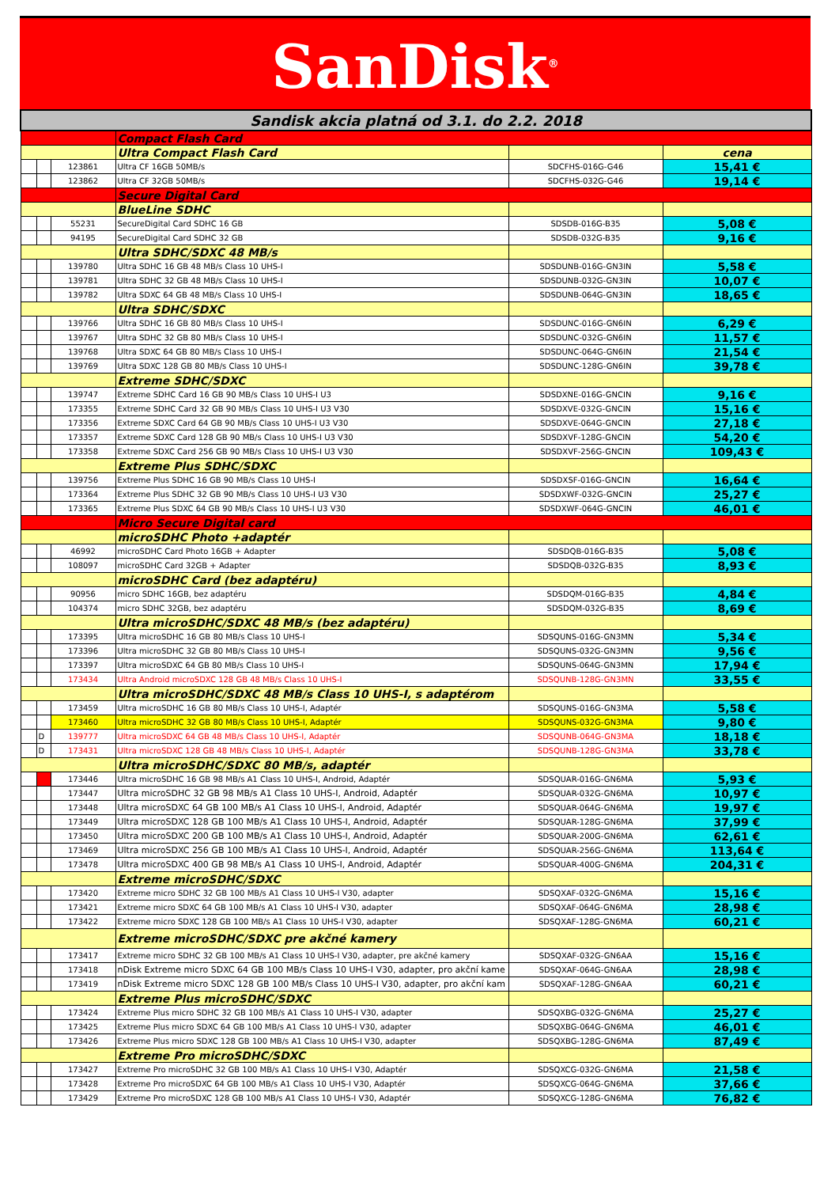SanDisk<sup>®</sup>
| Sandisk akcia platná od 3.1. do 2.2. 2018 | | | | | |
| | | | Compact Flash Card | | |
| | | | Ultra Compact Flash Card | | cena |
| | | 123861 | Ultra CF 16GB 50MB/s | SDCFHS-016G-G46 | 15,41 € |
| | | 123862 | Ultra CF 32GB 50MB/s | SDCFHS-032G-G46 | 19,14 € |
| | | | Secure Digital Card | | |
| | | | BlueLine SDHC | | |
| | | 55231 | SecureDigital Card SDHC 16 GB | SDSDB-016G-B35 | 5,08 € |
| | | 94195 | SecureDigital Card SDHC 32 GB | SDSDB-032G-B35 | 9,16 € |
| | | | Ultra SDHC/SDXC 48 MB/s | | |
| | | 139780 | Ultra SDHC 16 GB 48 MB/s Class 10 UHS-I | SDSDUNB-016G-GN3IN | 5,58 € |
| | | 139781 | Ultra SDHC 32 GB 48 MB/s Class 10 UHS-I | SDSDUNB-032G-GN3IN | 10,07 € |
| | | 139782 | Ultra SDXC 64 GB 48 MB/s Class 10 UHS-I | SDSDUNB-064G-GN3IN | 18,65 € |
| | | | Ultra SDHC/SDXC | | |
| | | 139766 | Ultra SDHC 16 GB 80 MB/s Class 10 UHS-I | SDSDUNC-016G-GN6IN | 6,29 € |
| | | 139767 | Ultra SDHC 32 GB 80 MB/s Class 10 UHS-I | SDSDUNC-032G-GN6IN | 11,57 € |
| | | 139768 | Ultra SDXC 64 GB 80 MB/s Class 10 UHS-I | SDSDUNC-064G-GN6IN | 21,54 € |
| | | 139769 | Ultra SDXC 128 GB 80 MB/s Class 10 UHS-I | SDSDUNC-128G-GN6IN | 39,78 € |
| | | | Extreme SDHC/SDXC | | |
| | | 139747 | Extreme SDHC Card 16 GB 90 MB/s Class 10 UHS-I U3 | SDSDXNE-016G-GNCIN | 9,16 € |
| | | 173355 | Extreme SDHC Card 32 GB 90 MB/s Class 10 UHS-I U3 V30 | SDSDXVE-032G-GNCIN | 15,16 € |
| | | 173356 | Extreme SDXC Card 64 GB 90 MB/s Class 10 UHS-I U3 V30 | SDSDXVE-064G-GNCIN | 27,18 € |
| | | 173357 | Extreme SDXC Card 128 GB 90 MB/s Class 10 UHS-I U3 V30 | SDSDXVF-128G-GNCIN | 54,20 € |
| | | 173358 | Extreme SDXC Card 256 GB 90 MB/s Class 10 UHS-I U3 V30 | SDSDXVF-256G-GNCIN | 109,43 € |
| | | | Extreme Plus SDHC/SDXC | | |
| | | 139756 | Extreme Plus SDHC 16 GB 90 MB/s Class 10 UHS-I | SDSDXSF-016G-GNCIN | 16,64 € |
| | | 173364 | Extreme Plus SDHC 32 GB 90 MB/s Class 10 UHS-I U3 V30 | SDSDXWF-032G-GNCIN | 25,27 € |
| | | 173365 | Extreme Plus SDXC 64 GB 90 MB/s Class 10 UHS-I U3 V30 | SDSDXWF-064G-GNCIN | 46,01 € |
| | | | Micro Secure Digital card | | |
| | | | microSDHC Photo +adaptér | | |
| | | 46992 | microSDHC Card Photo 16GB + Adapter | SDSDQB-016G-B35 | 5,08 € |
| | | 108097 | microSDHC Card 32GB + Adapter | SDSDQB-032G-B35 | 8,93 € |
| | | | microSDHC Card (bez adaptéru) | | |
| | | 90956 | micro SDHC 16GB, bez adaptéru | SDSDQM-016G-B35 | 4,84 € |
| | | 104374 | micro SDHC 32GB, bez adaptéru | SDSDQM-032G-B35 | 8,69 € |
| | | | Ultra microSDHC/SDXC 48 MB/s (bez adaptéru) | | |
| | | 173395 | Ultra microSDHC 16 GB 80 MB/s Class 10 UHS-I | SDSQUNS-016G-GN3MN | 5,34 € |
| | | 173396 | Ultra microSDHC 32 GB 80 MB/s Class 10 UHS-I | SDSQUNS-032G-GN3MN | 9,56 € |
| | | 173397 | Ultra microSDXC 64 GB 80 MB/s Class 10 UHS-I | SDSQUNS-064G-GN3MN | 17,94 € |
| | | 173434 | Ultra Android microSDXC 128 GB 48 MB/s Class 10 UHS-I | SDSQUNB-128G-GN3MN | 33,55 € |
| | | | Ultra microSDHC/SDXC 48 MB/s Class 10 UHS-I, s adaptérom | | |
| | | 173459 | Ultra microSDHC 16 GB 80 MB/s Class 10 UHS-I, Adaptér | SDSQUNS-016G-GN3MA | 5,58 € |
| | | 173460 | Ultra microSDHC 32 GB 80 MB/s Class 10 UHS-I, Adaptér | SDSQUNS-032G-GN3MA | 9,80 € |
| | D | 139777 | Ultra microSDXC 64 GB 48 MB/s Class 10 UHS-I, Adaptér | SDSQUNB-064G-GN3MA | 18,18 € |
| | D | 173431 | Ultra microSDXC 128 GB 48 MB/s Class 10 UHS-I, Adaptér | SDSQUNB-128G-GN3MA | 33,78 € |
| | | | Ultra microSDHC/SDXC 80 MB/s, adaptér | | |
| | | 173446 | Ultra microSDHC 16 GB 98 MB/s A1 Class 10 UHS-I, Android, Adaptér | SDSQUAR-016G-GN6MA | 5,93 € |
| | | 173447 | Ultra microSDHC 32 GB 98 MB/s A1 Class 10 UHS-I, Android, Adaptér | SDSQUAR-032G-GN6MA | 10,97 € |
| | | 173448 | Ultra microSDXC 64 GB 100 MB/s A1 Class 10 UHS-I, Android, Adaptér | SDSQUAR-064G-GN6MA | 19,97 € |
| | | 173449 | Ultra microSDXC 128 GB 100 MB/s A1 Class 10 UHS-I, Android, Adaptér | SDSQUAR-128G-GN6MA | 37,99 € |
| | | 173450 | Ultra microSDXC 200 GB 100 MB/s A1 Class 10 UHS-I, Android, Adaptér | SDSQUAR-200G-GN6MA | 62,61 € |
| | | 173469 | Ultra microSDXC 256 GB 100 MB/s A1 Class 10 UHS-I, Android, Adaptér | SDSQUAR-256G-GN6MA | 113,64 € |
| | | 173478 | Ultra microSDXC 400 GB 98 MB/s A1 Class 10 UHS-I, Android, Adaptér | SDSQUAR-400G-GN6MA | 204,31 € |
| | | | Extreme microSDHC/SDXC | | |
| | | 173420 | Extreme micro SDHC 32 GB 100 MB/s A1 Class 10 UHS-I V30, adapter | SDSQXAF-032G-GN6MA | 15,16 € |
| | | 173421 | Extreme micro SDXC 64 GB 100 MB/s A1 Class 10 UHS-I V30, adapter | SDSQXAF-064G-GN6MA | 28,98 € |
| | | 173422 | Extreme micro SDXC 128 GB 100 MB/s A1 Class 10 UHS-I V30, adapter | SDSQXAF-128G-GN6MA | 60,21 € |
| | | | Extreme microSDHC/SDXC pre akčné kamery | | |
| | | 173417 | Extreme micro SDHC 32 GB 100 MB/s A1 Class 10 UHS-I V30, adapter, pre akčné kamery | SDSQXAF-032G-GN6AA | 15,16 € |
| | | 173418 | nDisk Extreme micro SDXC 64 GB 100 MB/s Class 10 UHS-I V30, adapter, pro akční kame | SDSQXAF-064G-GN6AA | 28,98 € |
| | | 173419 | nDisk Extreme micro SDXC 128 GB 100 MB/s Class 10 UHS-I V30, adapter, pro akční kam | SDSQXAF-128G-GN6AA | 60,21 € |
| | | | Extreme Plus microSDHC/SDXC | | |
| | | 173424 | Extreme Plus micro SDHC 32 GB 100 MB/s A1 Class 10 UHS-I V30, adapter | SDSQXBG-032G-GN6MA | 25,27 € |
| | | 173425 | Extreme Plus micro SDXC 64 GB 100 MB/s A1 Class 10 UHS-I V30, adapter | SDSQXBG-064G-GN6MA | 46,01 € |
| | | 173426 | Extreme Plus micro SDXC 128 GB 100 MB/s A1 Class 10 UHS-I V30, adapter | SDSQXBG-128G-GN6MA | 87,49 € |
| | | | Extreme Pro microSDHC/SDXC | | |
| | | 173427 | Extreme Pro microSDHC 32 GB 100 MB/s A1 Class 10 UHS-I V30, Adaptér | SDSQXCG-032G-GN6MA | 21,58 € |
| | | 173428 | Extreme Pro microSDXC 64 GB 100 MB/s A1 Class 10 UHS-I V30, Adaptér | SDSQXCG-064G-GN6MA | 37,66 € |
| | | 173429 | Extreme Pro microSDXC 128 GB 100 MB/s A1 Class 10 UHS-I V30, Adaptér | SDSQXCG-128G-GN6MA | 76,82 € |